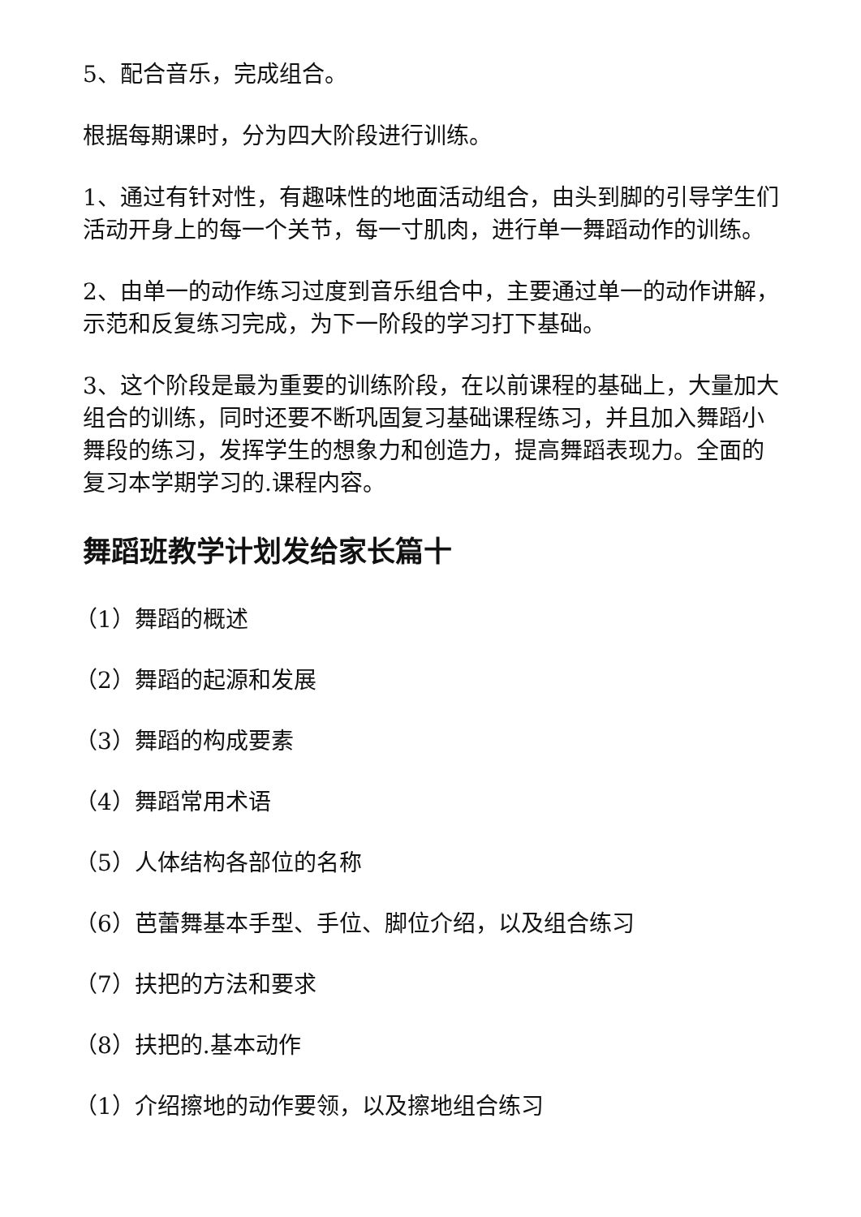5、配合音乐，完成组合。
根据每期课时，分为四大阶段进行训练。
1、通过有针对性，有趣味性的地面活动组合，由头到脚的引导学生们活动开身上的每一个关节，每一寸肌肉，进行单一舞蹈动作的训练。
2、由单一的动作练习过度到音乐组合中，主要通过单一的动作讲解，示范和反复练习完成，为下一阶段的学习打下基础。
3、这个阶段是最为重要的训练阶段，在以前课程的基础上，大量加大组合的训练，同时还要不断巩固复习基础课程练习，并且加入舞蹈小舞段的练习，发挥学生的想象力和创造力，提高舞蹈表现力。全面的复习本学期学习的.课程内容。
舞蹈班教学计划发给家长篇十
（1）舞蹈的概述
（2）舞蹈的起源和发展
（3）舞蹈的构成要素
（4）舞蹈常用术语
（5）人体结构各部位的名称
（6）芭蕾舞基本手型、手位、脚位介绍，以及组合练习
（7）扶把的方法和要求
（8）扶把的.基本动作
（1）介绍擦地的动作要领，以及擦地组合练习